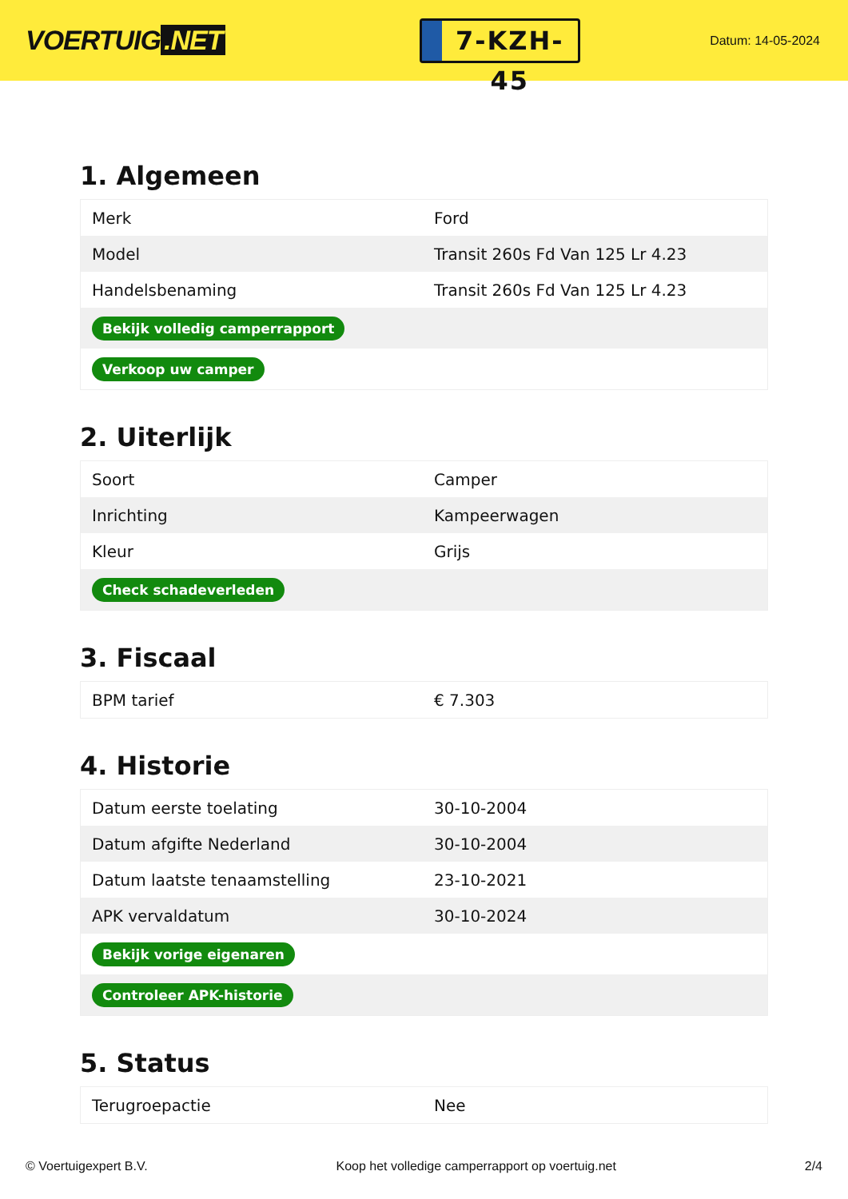VOERTUIG.NET
7-KZH-45
Datum: 14-05-2024
1. Algemeen
| Merk | Ford |
| Model | Transit 260s Fd Van 125 Lr 4.23 |
| Handelsbenaming | Transit 260s Fd Van 125 Lr 4.23 |
| Bekijk volledig camperrapport | |
| Verkoop uw camper | |
2. Uiterlijk
| Soort | Camper |
| Inrichting | Kampeerwagen |
| Kleur | Grijs |
| Check schadeverleden | |
3. Fiscaal
| BPM tarief | € 7.303 |
4. Historie
| Datum eerste toelating | 30-10-2004 |
| Datum afgifte Nederland | 30-10-2004 |
| Datum laatste tenaamstelling | 23-10-2021 |
| APK vervaldatum | 30-10-2024 |
| Bekijk vorige eigenaren | |
| Controleer APK-historie | |
5. Status
| Terugroepactie | Nee |
© Voertuigexpert B.V. Koop het volledige camperrapport op voertuig.net 2/4